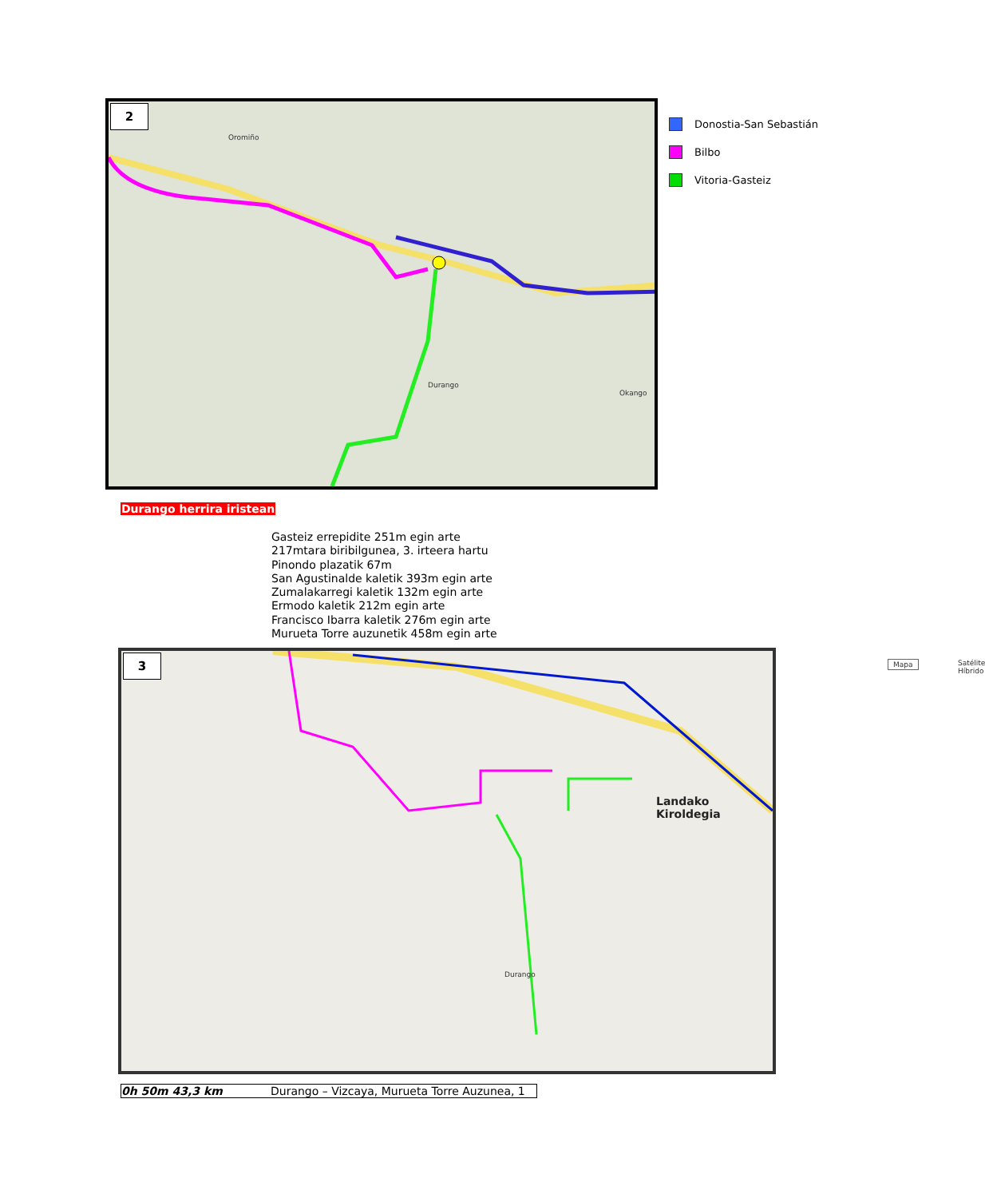2
Oromiño
Durango
Okango
Donostia-San Sebastián
Bilbo
Vitoria-Gasteiz
Durango herrira iristean
Gasteiz errepidite 251m egin arte
217mtara biribilgunea, 3. irteera hartu
Pinondo plazatik 67m
San Agustinalde kaletik 393m egin arte
Zumalakarregi kaletik 132m egin arte
Ermodo kaletik 212m egin arte
Francisco Ibarra kaletik 276m egin arte
Murueta Torre auzunetik 458m egin arte
3
Landako Kiroldegia
Durango
Mapa Satélite Híbrido
0h 50m 43,3 km Durango – Vizcaya, Murueta Torre Auzunea, 1